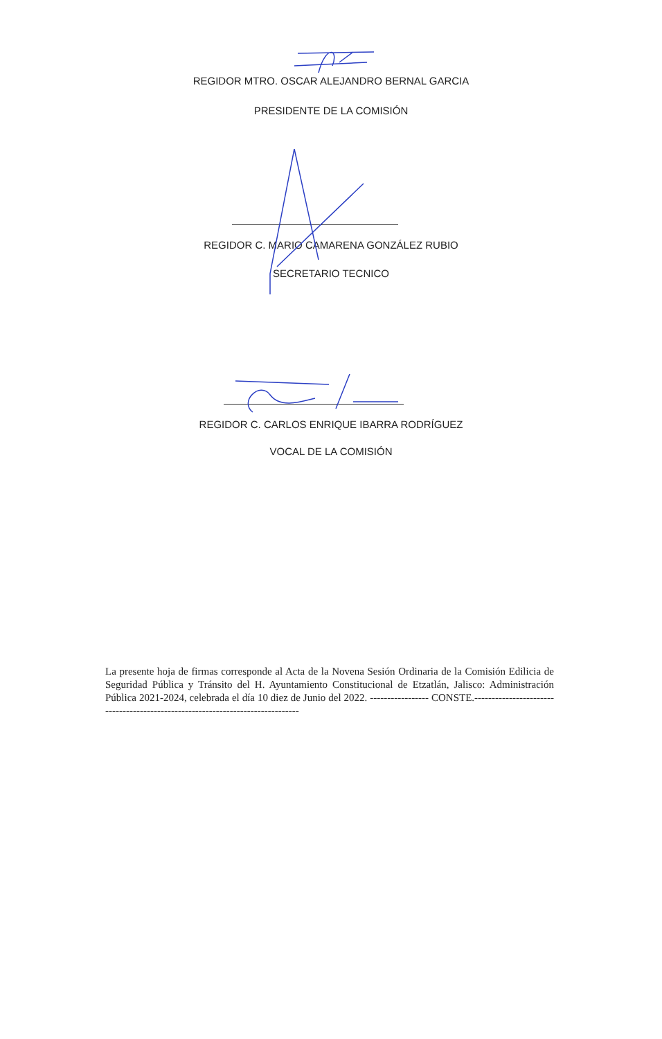REGIDOR MTRO. OSCAR ALEJANDRO BERNAL GARCIA
PRESIDENTE DE LA COMISIÓN
REGIDOR C. MARIO CAMARENA GONZÁLEZ RUBIO
SECRETARIO TECNICO
REGIDOR C. CARLOS ENRIQUE IBARRA RODRÍGUEZ
VOCAL DE LA COMISIÓN
La presente hoja de firmas corresponde al Acta de la Novena Sesión Ordinaria de la Comisión Edilicia de Seguridad Pública y Tránsito del H. Ayuntamiento Constitucional de Etzatlán, Jalisco: Administración Pública 2021-2024, celebrada el día 10 diez de Junio del 2022. ----------------- CONSTE.-------------------------------------------------------------------------------